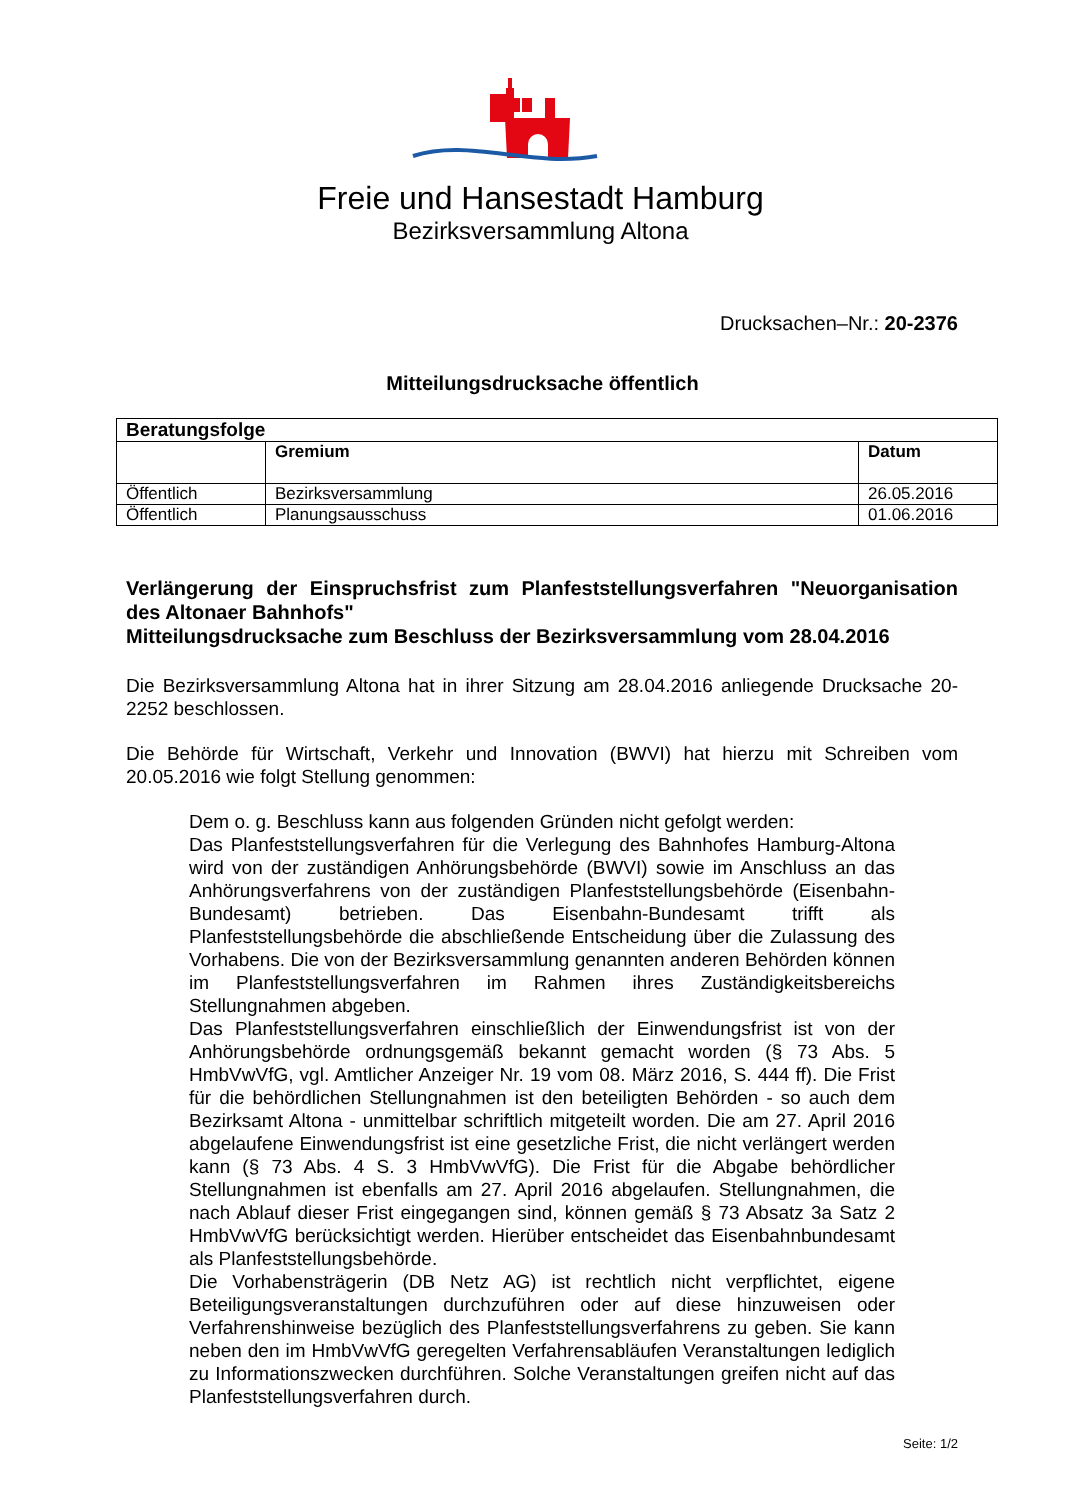Freie und Hansestadt Hamburg
Bezirksversammlung Altona
Drucksachen–Nr.: 20-2376
Mitteilungsdrucksache öffentlich
| Beratungsfolge | | |
| --- | --- | --- |
| | Gremium | Datum |
| Öffentlich | Bezirksversammlung | 26.05.2016 |
| Öffentlich | Planungsausschuss | 01.06.2016 |
Verlängerung der Einspruchsfrist zum Planfeststellungsverfahren "Neuorganisation des Altonaer Bahnhofs"
Mitteilungsdrucksache zum Beschluss der Bezirksversammlung vom 28.04.2016
Die Bezirksversammlung Altona hat in ihrer Sitzung am 28.04.2016 anliegende Drucksache 20-2252 beschlossen.
Die Behörde für Wirtschaft, Verkehr und Innovation (BWVI) hat hierzu mit Schreiben vom 20.05.2016 wie folgt Stellung genommen:
Dem o. g. Beschluss kann aus folgenden Gründen nicht gefolgt werden:
Das Planfeststellungsverfahren für die Verlegung des Bahnhofes Hamburg-Altona wird von der zuständigen Anhörungsbehörde (BWVI) sowie im Anschluss an das Anhörungsverfahrens von der zuständigen Planfeststellungsbehörde (Eisenbahn-Bundesamt) betrieben. Das Eisenbahn-Bundesamt trifft als Planfeststellungsbehörde die abschließende Entscheidung über die Zulassung des Vorhabens. Die von der Bezirksversammlung genannten anderen Behörden können im Planfeststellungsverfahren im Rahmen ihres Zuständigkeitsbereichs Stellungnahmen abgeben.
Das Planfeststellungsverfahren einschließlich der Einwendungsfrist ist von der Anhörungsbehörde ordnungsgemäß bekannt gemacht worden (§ 73 Abs. 5 HmbVwVfG, vgl. Amtlicher Anzeiger Nr. 19 vom 08. März 2016, S. 444 ff). Die Frist für die behördlichen Stellungnahmen ist den beteiligten Behörden - so auch dem Bezirksamt Altona - unmittelbar schriftlich mitgeteilt worden. Die am 27. April 2016 abgelaufene Einwendungsfrist ist eine gesetzliche Frist, die nicht verlängert werden kann (§ 73 Abs. 4 S. 3 HmbVwVfG). Die Frist für die Abgabe behördlicher Stellungnahmen ist ebenfalls am 27. April 2016 abgelaufen. Stellungnahmen, die nach Ablauf dieser Frist eingegangen sind, können gemäß § 73 Absatz 3a Satz 2 HmbVwVfG berücksichtigt werden. Hierüber entscheidet das Eisenbahnbundesamt als Planfeststellungsbehörde.
Die Vorhabensträgerin (DB Netz AG) ist rechtlich nicht verpflichtet, eigene Beteiligungsveranstaltungen durchzuführen oder auf diese hinzuweisen oder Verfahrenshinweise bezüglich des Planfeststellungsverfahrens zu geben. Sie kann neben den im HmbVwVfG geregelten Verfahrensabläufen Veranstaltungen lediglich zu Informationszwecken durchführen. Solche Veranstaltungen greifen nicht auf das Planfeststellungsverfahren durch.
Seite: 1/2